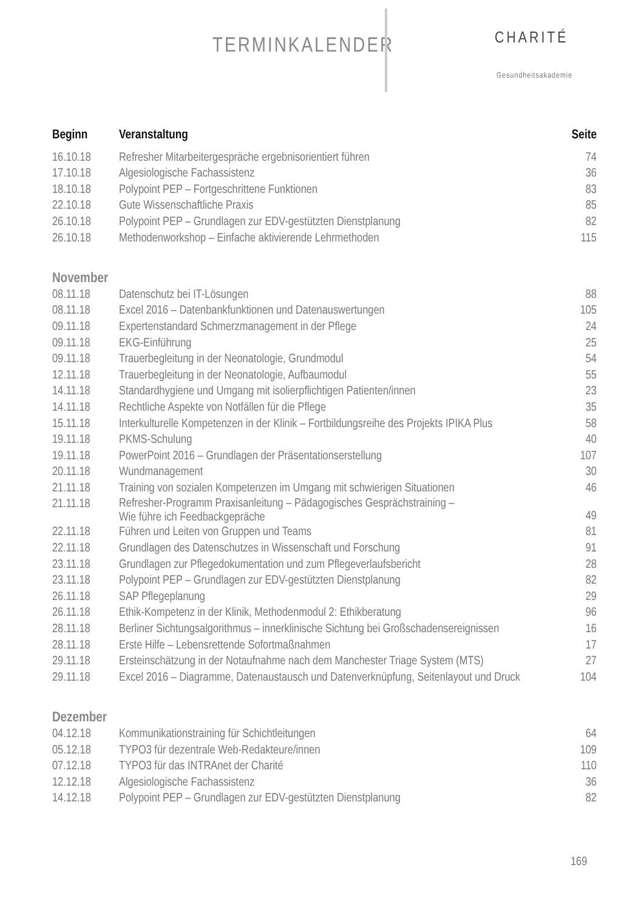TERMINKALENDER CHARITÉ
Gesundheitsakademie
| Beginn | Veranstaltung | Seite |
| --- | --- | --- |
| 16.10.18 | Refresher Mitarbeitergespräche ergebnisorientiert führen | 74 |
| 17.10.18 | Algesiologische Fachassistenz | 36 |
| 18.10.18 | Polypoint PEP – Fortgeschrittene Funktionen | 83 |
| 22.10.18 | Gute Wissenschaftliche Praxis | 85 |
| 26.10.18 | Polypoint PEP – Grundlagen zur EDV-gestützten Dienstplanung | 82 |
| 26.10.18 | Methodenworkshop – Einfache aktivierende Lehrmethoden | 115 |
| November | | |
| 08.11.18 | Datenschutz bei IT-Lösungen | 88 |
| 08.11.18 | Excel 2016 – Datenbankfunktionen und Datenauswertungen | 105 |
| 09.11.18 | Expertenstandard Schmerzmanagement in der Pflege | 24 |
| 09.11.18 | EKG-Einführung | 25 |
| 09.11.18 | Trauerbegleitung in der Neonatologie, Grundmodul | 54 |
| 12.11.18 | Trauerbegleitung in der Neonatologie, Aufbaumodul | 55 |
| 14.11.18 | Standardhygiene und Umgang mit isolierpflichtigen Patienten/innen | 23 |
| 14.11.18 | Rechtliche Aspekte von Notfällen für die Pflege | 35 |
| 15.11.18 | Interkulturelle Kompetenzen in der Klinik – Fortbildungsreihe des Projekts IPIKA Plus | 58 |
| 19.11.18 | PKMS-Schulung | 40 |
| 19.11.18 | PowerPoint 2016 – Grundlagen der Präsentationserstellung | 107 |
| 20.11.18 | Wundmanagement | 30 |
| 21.11.18 | Training von sozialen Kompetenzen im Umgang mit schwierigen Situationen | 46 |
| 21.11.18 | Refresher-Programm Praxisanleitung – Pädagogisches Gesprächstraining – Wie führe ich Feedbackgepräche | 49 |
| 22.11.18 | Führen und Leiten von Gruppen und Teams | 81 |
| 22.11.18 | Grundlagen des Datenschutzes in Wissenschaft und Forschung | 91 |
| 23.11.18 | Grundlagen zur Pflegedokumentation und zum Pflegeverlaufsbericht | 28 |
| 23.11.18 | Polypoint PEP – Grundlagen zur EDV-gestützten Dienstplanung | 82 |
| 26.11.18 | SAP Pflegeplanung | 29 |
| 26.11.18 | Ethik-Kompetenz in der Klinik, Methodenmodul 2: Ethikberatung | 96 |
| 28.11.18 | Berliner Sichtungsalgorithmus – innerklinische Sichtung bei Großschadensereignissen | 16 |
| 28.11.18 | Erste Hilfe – Lebensrettende Sofortmaßnahmen | 17 |
| 29.11.18 | Ersteinschätzung in der Notaufnahme nach dem Manchester Triage System (MTS) | 27 |
| 29.11.18 | Excel 2016 – Diagramme, Datenaustausch und Datenverknüpfung, Seitenlayout und Druck | 104 |
| Dezember | | |
| 04.12.18 | Kommunikationstraining für Schichtleitungen | 64 |
| 05.12.18 | TYPO3 für dezentrale Web-Redakteure/innen | 109 |
| 07.12.18 | TYPO3 für das INTRAnet der Charité | 110 |
| 12.12.18 | Algesiologische Fachassistenz | 36 |
| 14.12.18 | Polypoint PEP – Grundlagen zur EDV-gestützten Dienstplanung | 82 |
169